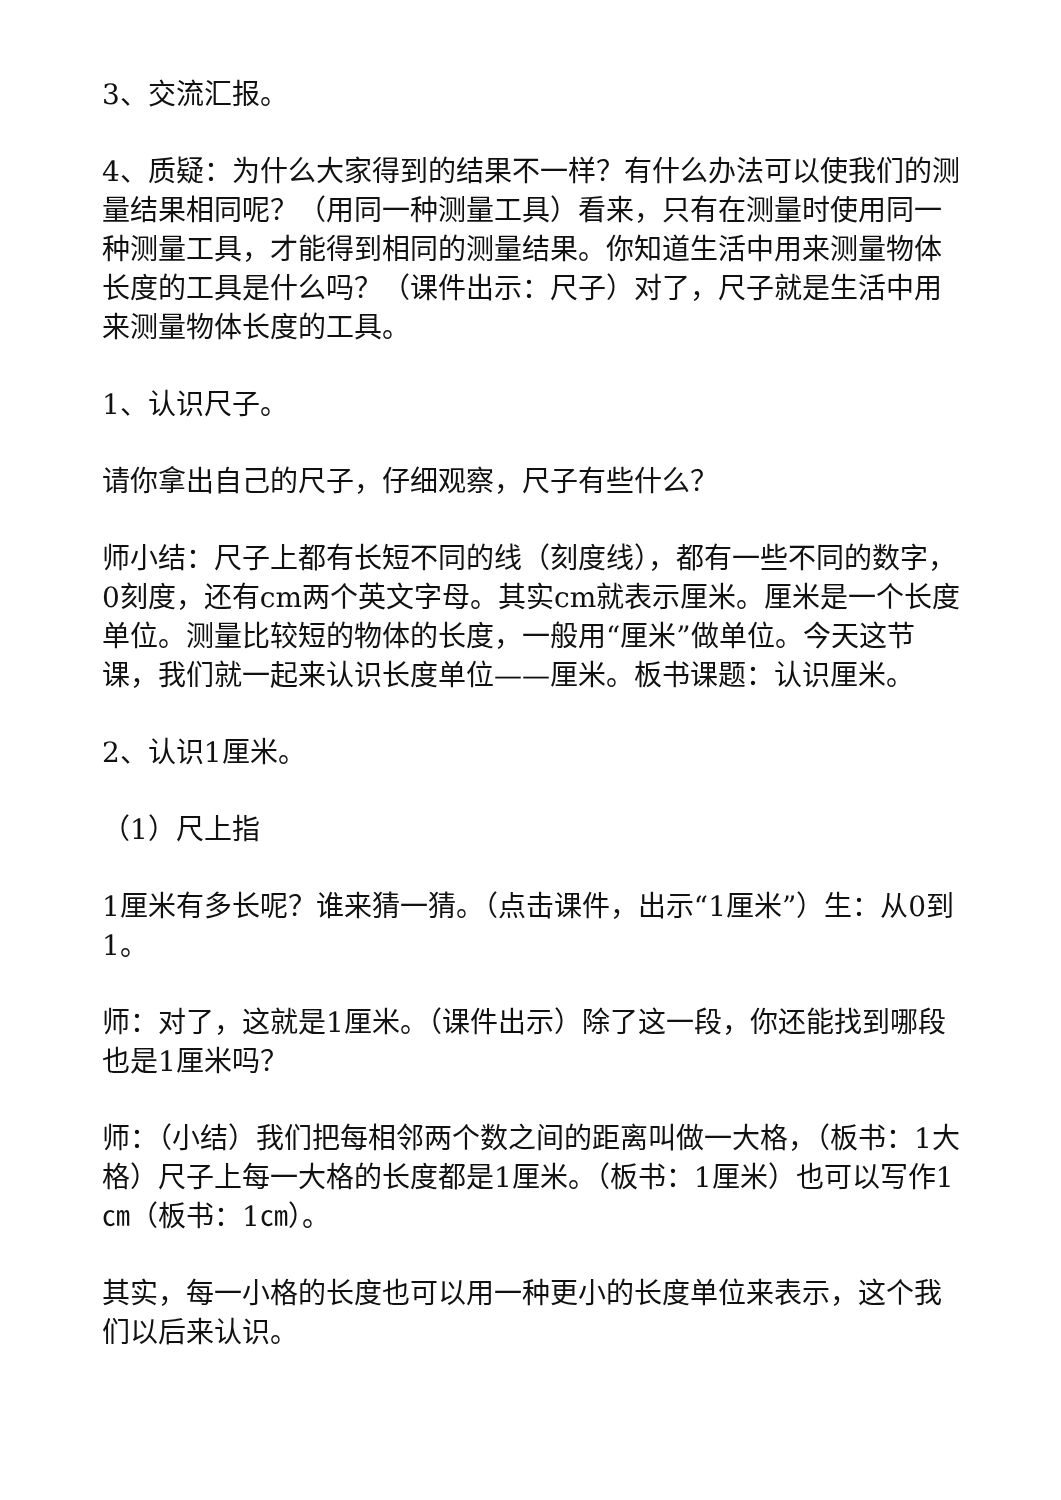3、交流汇报。
4、质疑：为什么大家得到的结果不一样？有什么办法可以使我们的测量结果相同呢？（用同一种测量工具）看来，只有在测量时使用同一种测量工具，才能得到相同的测量结果。你知道生活中用来测量物体长度的工具是什么吗？（课件出示：尺子）对了，尺子就是生活中用来测量物体长度的工具。
1、认识尺子。
请你拿出自己的尺子，仔细观察，尺子有些什么？
师小结：尺子上都有长短不同的线（刻度线），都有一些不同的数字，0刻度，还有cm两个英文字母。其实cm就表示厘米。厘米是一个长度单位。测量比较短的物体的长度，一般用“厘米”做单位。今天这节课，我们就一起来认识长度单位——厘米。板书课题：认识厘米。
2、认识1厘米。
（1）尺上指
1厘米有多长呢？谁来猜一猜。（点击课件，出示“1厘米”）生：从0到1。
师：对了，这就是1厘米。（课件出示）除了这一段，你还能找到哪段也是1厘米吗？
师：（小结）我们把每相邻两个数之间的距离叫做一大格，（板书：1大格）尺子上每一大格的长度都是1厘米。（板书：1厘米）也可以写作1㎝（板书：1㎝）。
其实，每一小格的长度也可以用一种更小的长度单位来表示，这个我们以后来认识。